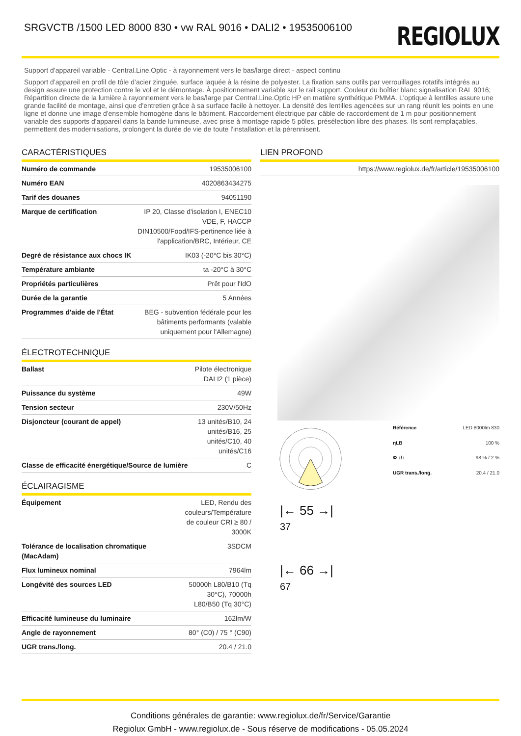SRGVCTB /1500 LED 8000 830 • vw RAL 9016 • DALI2 • 19535006100
REGIOLUX
Support d’appareil variable - Central.Line.Optic - à rayonnement vers le bas/large direct - aspect continu
Support d’appareil en profil de tôle d’acier zinguée, surface laquée à la résine de polyester. La fixation sans outils par verrouillages rotatifs intégrés au design assure une protection contre le vol et le démontage. À positionnement variable sur le rail support. Couleur du boîtier blanc signalisation RAL 9016; Répartition directe de la lumière à rayonnement vers le bas/large par Central.Line.Optic HP en matière synthétique PMMA. L'optique à lentilles assure une grande facilité de montage, ainsi que d'entretien grâce à sa surface facile à nettoyer. La densité des lentilles agencées sur un rang réunit les points en une ligne et donne une image d'ensemble homogène dans le bâtiment. Raccordement électrique par câble de raccordement de 1 m pour positionnement variable des supports d'appareil dans la bande lumineuse, avec prise à montage rapide 5 pôles, présélection libre des phases. Ils sont remplaçables, permettent des modernisations, prolongent la durée de vie de toute l'installation et la pérennisent.
CARACTÉRISTIQUES
| Numéro de commande | 19535006100 |
| Numéro EAN | 4020863434275 |
| Tarif des douanes | 94051190 |
| Marque de certification | IP 20, Classe d'isolation I, ENEC10 VDE, F, HACCP DIN10500/Food/IFS-pertinence liée à l'application/BRC, Intérieur, CE |
| Degré de résistance aux chocs IK | IK03 (-20°C bis 30°C) |
| Température ambiante | ta -20°C à 30°C |
| Propriétés particulières | Prêt pour l'IdO |
| Durée de la garantie | 5 Années |
| Programmes d'aide de l'État | BEG - subvention fédérale pour les bâtiments performants (valable uniquement pour l'Allemagne) |
ÉLECTROTECHNIQUE
| Ballast | Pilote électronique DALI2 (1 pièce) |
| Puissance du système | 49W |
| Tension secteur | 230V/50Hz |
| Disjoncteur (courant de appel) | 13 unités/B10, 24 unités/B16, 25 unités/C10, 40 unités/C16 |
| Classe de efficacité énergétique/Source de lumière | C |
ÉCLAIRAGISME
| Équipement | LED, Rendu des couleurs/Température de couleur CRI ≥ 80 / 3000K |
| Tolérance de localisation chromatique (MacAdam) | 3SDCM |
| Flux lumineux nominal | 7964lm |
| Longévité des sources LED | 50000h L80/B10 (Tq 30°C), 70000h L80/B50 (Tq 30°C) |
| Efficacité lumineuse du luminaire | 162lm/W |
| Angle de rayonnement | 80° (C0) / 75 ° (C90) |
| UGR trans./long. | 20.4 / 21.0 |
LIEN PROFOND
| | https://www.regiolux.de/fr/article/19535006100 |
| Référence | LED 8000lm 830 |
| ηLB | 100 % |
| Φ ↓/↑ | 98 % / 2 % |
| UGR trans./long. | 20.4 / 21.0 |
|← 55 →|
37
|← 66 →|
67
Conditions générales de garantie: www.regiolux.de/fr/Service/Garantie
Regiolux GmbH - www.regiolux.de - Sous réserve de modifications - 05.05.2024